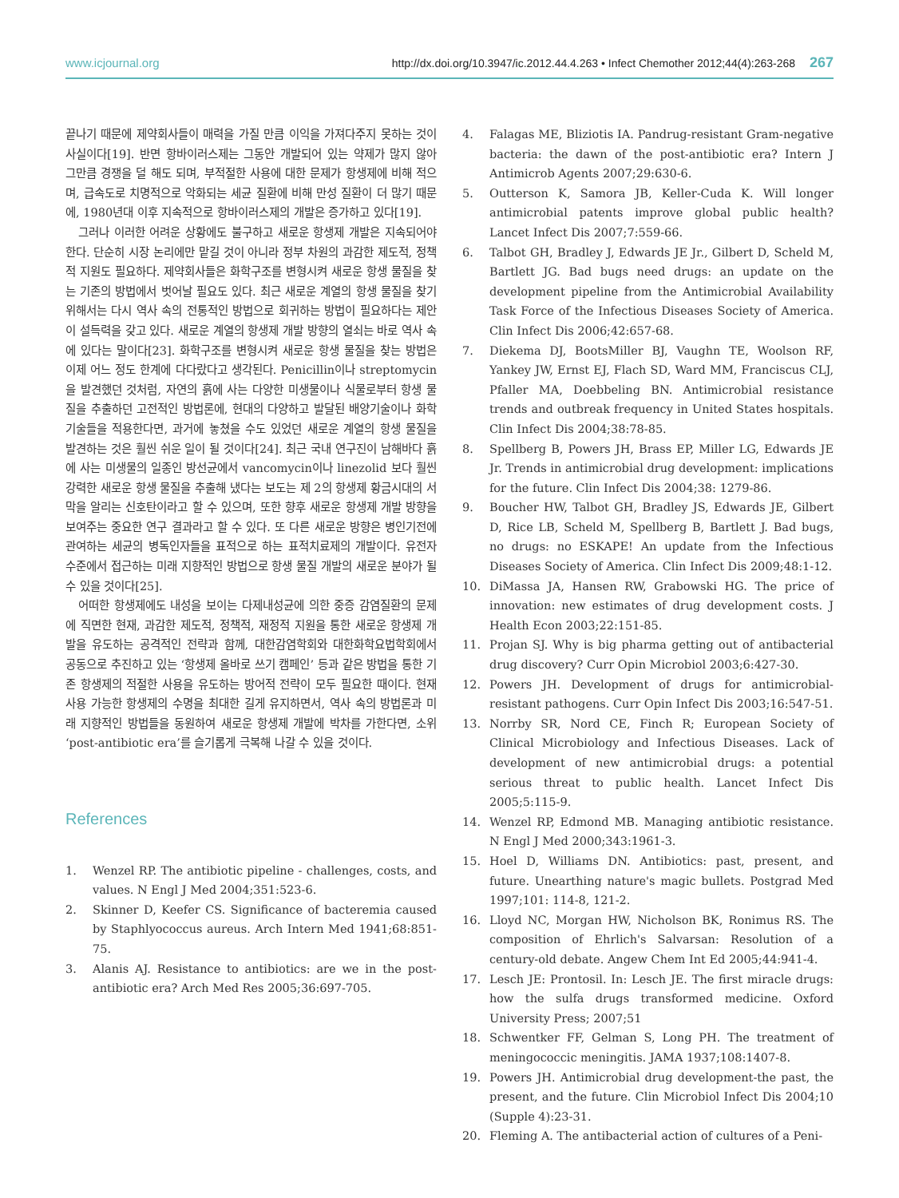www.icjournal.org http://dx.doi.org/10.3947/ic.2012.44.4.263 • Infect Chemother 2012;44(4):263-268 267
끝나기 때문에 제약회사들이 매력을 가질 만큼 이익을 가져다주지 못하는 것이 사실이다[19]. 반면 항바이러스제는 그동안 개발되어 있는 약제가 많지 않아 그만큼 경쟁을 덜 해도 되며, 부적절한 사용에 대한 문제가 항생제에 비해 적으며, 급속도로 치명적으로 악화되는 세균 질환에 비해 만성 질환이 더 많기 때문에, 1980년대 이후 지속적으로 항바이러스제의 개발은 증가하고 있다[19].
그러나 이러한 어려운 상황에도 불구하고 새로운 항생제 개발은 지속되어야 한다. 단순히 시장 논리에만 맡길 것이 아니라 정부 차원의 과감한 제도적, 정책적 지원도 필요하다. 제약회사들은 화학구조를 변형시켜 새로운 항생 물질을 찾는 기존의 방법에서 벗어날 필요도 있다. 최근 새로운 계열의 항생 물질을 찾기 위해서는 다시 역사 속의 전통적인 방법으로 회귀하는 방법이 필요하다는 제안이 설득력을 갖고 있다. 새로운 계열의 항생제 개발 방향의 열쇠는 바로 역사 속에 있다는 말이다[23]. 화학구조를 변형시켜 새로운 항생 물질을 찾는 방법은 이제 어느 정도 한계에 다다랐다고 생각된다. Penicillin이나 streptomycin을 발견했던 것처럼, 자연의 흙에 사는 다양한 미생물이나 식물로부터 항생 물질을 추출하던 고전적인 방법론에, 현대의 다양하고 발달된 배양기술이나 화학기술들을 적용한다면, 과거에 놓쳤을 수도 있었던 새로운 계열의 항생 물질을 발견하는 것은 훨씬 쉬운 일이 될 것이다[24]. 최근 국내 연구진이 남해바다 흙에 사는 미생물의 일종인 방선균에서 vancomycin이나 linezolid 보다 훨씬 강력한 새로운 항생 물질을 추출해 냈다는 보도는 제 2의 항생제 황금시대의 서막을 알리는 신호탄이라고 할 수 있으며, 또한 향후 새로운 항생제 개발 방향을 보여주는 중요한 연구 결과라고 할 수 있다. 또 다른 새로운 방향은 병인기전에 관여하는 세균의 병독인자들을 표적으로 하는 표적치료제의 개발이다. 유전자 수준에서 접근하는 미래 지향적인 방법으로 항생 물질 개발의 새로운 분야가 될 수 있을 것이다[25].
어떠한 항생제에도 내성을 보이는 다제내성균에 의한 중증 감염질환의 문제에 직면한 현재, 과감한 제도적, 정책적, 재정적 지원을 통한 새로운 항생제 개발을 유도하는 공격적인 전략과 함께, 대한감염학회와 대한화학요법학회에서 공동으로 추진하고 있는 ‘항생제 올바로 쓰기 캠페인’ 등과 같은 방법을 통한 기존 항생제의 적절한 사용을 유도하는 방어적 전략이 모두 필요한 때이다. 현재 사용 가능한 항생제의 수명을 최대한 길게 유지하면서, 역사 속의 방법론과 미래 지향적인 방법들을 동원하여 새로운 항생제 개발에 박차를 가한다면, 소위 ‘post-antibiotic era’를 슬기롭게 극복해 나갈 수 있을 것이다.
References
1. Wenzel RP. The antibiotic pipeline - challenges, costs, and values. N Engl J Med 2004;351:523-6.
2. Skinner D, Keefer CS. Significance of bacteremia caused by Staphlyococcus aureus. Arch Intern Med 1941;68:851-75.
3. Alanis AJ. Resistance to antibiotics: are we in the post-antibiotic era? Arch Med Res 2005;36:697-705.
4. Falagas ME, Bliziotis IA. Pandrug-resistant Gram-negative bacteria: the dawn of the post-antibiotic era? Intern J Antimicrob Agents 2007;29:630-6.
5. Outterson K, Samora JB, Keller-Cuda K. Will longer antimicrobial patents improve global public health? Lancet Infect Dis 2007;7:559-66.
6. Talbot GH, Bradley J, Edwards JE Jr., Gilbert D, Scheld M, Bartlett JG. Bad bugs need drugs: an update on the development pipeline from the Antimicrobial Availability Task Force of the Infectious Diseases Society of America. Clin Infect Dis 2006;42:657-68.
7. Diekema DJ, BootsMiller BJ, Vaughn TE, Woolson RF, Yankey JW, Ernst EJ, Flach SD, Ward MM, Franciscus CLJ, Pfaller MA, Doebbeling BN. Antimicrobial resistance trends and outbreak frequency in United States hospitals. Clin Infect Dis 2004;38:78-85.
8. Spellberg B, Powers JH, Brass EP, Miller LG, Edwards JE Jr. Trends in antimicrobial drug development: implications for the future. Clin Infect Dis 2004;38: 1279-86.
9. Boucher HW, Talbot GH, Bradley JS, Edwards JE, Gilbert D, Rice LB, Scheld M, Spellberg B, Bartlett J. Bad bugs, no drugs: no ESKAPE! An update from the Infectious Diseases Society of America. Clin Infect Dis 2009;48:1-12.
10. DiMassa JA, Hansen RW, Grabowski HG. The price of innovation: new estimates of drug development costs. J Health Econ 2003;22:151-85.
11. Projan SJ. Why is big pharma getting out of antibacterial drug discovery? Curr Opin Microbiol 2003;6:427-30.
12. Powers JH. Development of drugs for antimicrobial-resistant pathogens. Curr Opin Infect Dis 2003;16:547-51.
13. Norrby SR, Nord CE, Finch R; European Society of Clinical Microbiology and Infectious Diseases. Lack of development of new antimicrobial drugs: a potential serious threat to public health. Lancet Infect Dis 2005;5:115-9.
14. Wenzel RP, Edmond MB. Managing antibiotic resistance. N Engl J Med 2000;343:1961-3.
15. Hoel D, Williams DN. Antibiotics: past, present, and future. Unearthing nature's magic bullets. Postgrad Med 1997;101: 114-8, 121-2.
16. Lloyd NC, Morgan HW, Nicholson BK, Ronimus RS. The composition of Ehrlich's Salvarsan: Resolution of a century-old debate. Angew Chem Int Ed 2005;44:941-4.
17. Lesch JE: Prontosil. In: Lesch JE. The first miracle drugs: how the sulfa drugs transformed medicine. Oxford University Press; 2007;51
18. Schwentker FF, Gelman S, Long PH. The treatment of meningococcic meningitis. JAMA 1937;108:1407-8.
19. Powers JH. Antimicrobial drug development-the past, the present, and the future. Clin Microbiol Infect Dis 2004;10 (Supple 4):23-31.
20. Fleming A. The antibacterial action of cultures of a Peni-